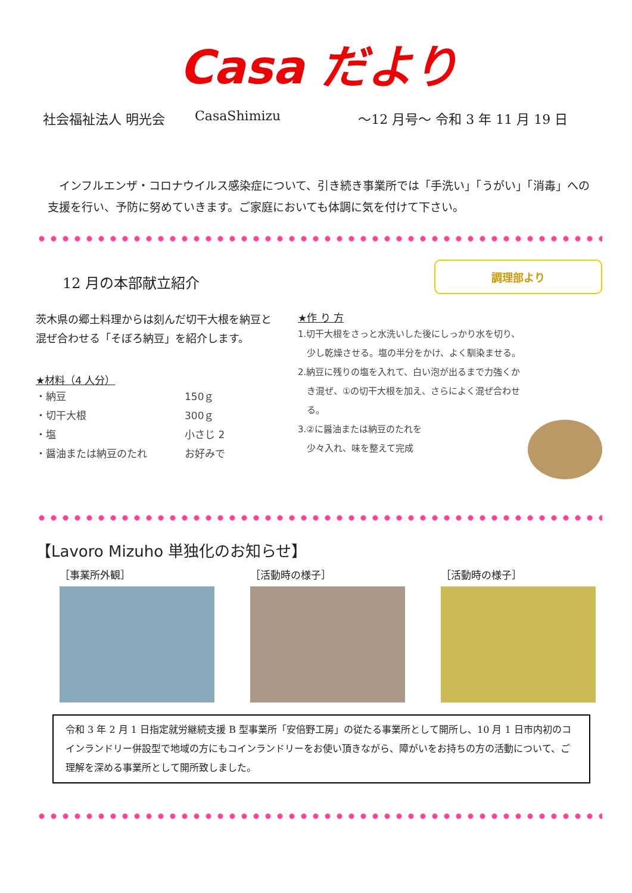Casa だより
社会福祉法人 明光会 CasaShimizu ～12 月号～ 令和 3 年 11 月 19 日
　インフルエンザ・コロナウイルス感染症について、引き続き事業所では「手洗い」「うがい」「消毒」への支援を行い、予防に努めていきます。ご家庭においても体調に気を付けて下さい。
12 月の本部献立紹介
茨木県の郷土料理からは刻んだ切干大根を納豆と混ぜ合わせる「そぼろ納豆」を紹介します。
★材料（4 人分）
・納豆 150ｇ
・切干大根 300ｇ
・塩 小さじ 2
・醤油または納豆のたれ お好みで
調理部より
★作 り 方
1.切干大根をさっと水洗いした後にしっかり水を切り、
　少し乾燥させる。塩の半分をかけ、よく馴染ませる。
2.納豆に残りの塩を入れて、白い泡が出るまで力強くか
　き混ぜ、①の切干大根を加え、さらによく混ぜ合わせ
　る。
3.②に醤油または納豆のたれを
　少々入れ、味を整えて完成
【Lavoro Mizuho 単独化のお知らせ】
［事業所外観］ ［活動時の様子］ ［活動時の様子］
令和 3 年 2 月 1 日指定就労継続支援 B 型事業所「安倍野工房」の従たる事業所として開所し、10 月 1 日市内初のコインランドリー併設型で地域の方にもコインランドリーをお使い頂きながら、障がいをお持ちの方の活動について、ご理解を深める事業所として開所致しました。